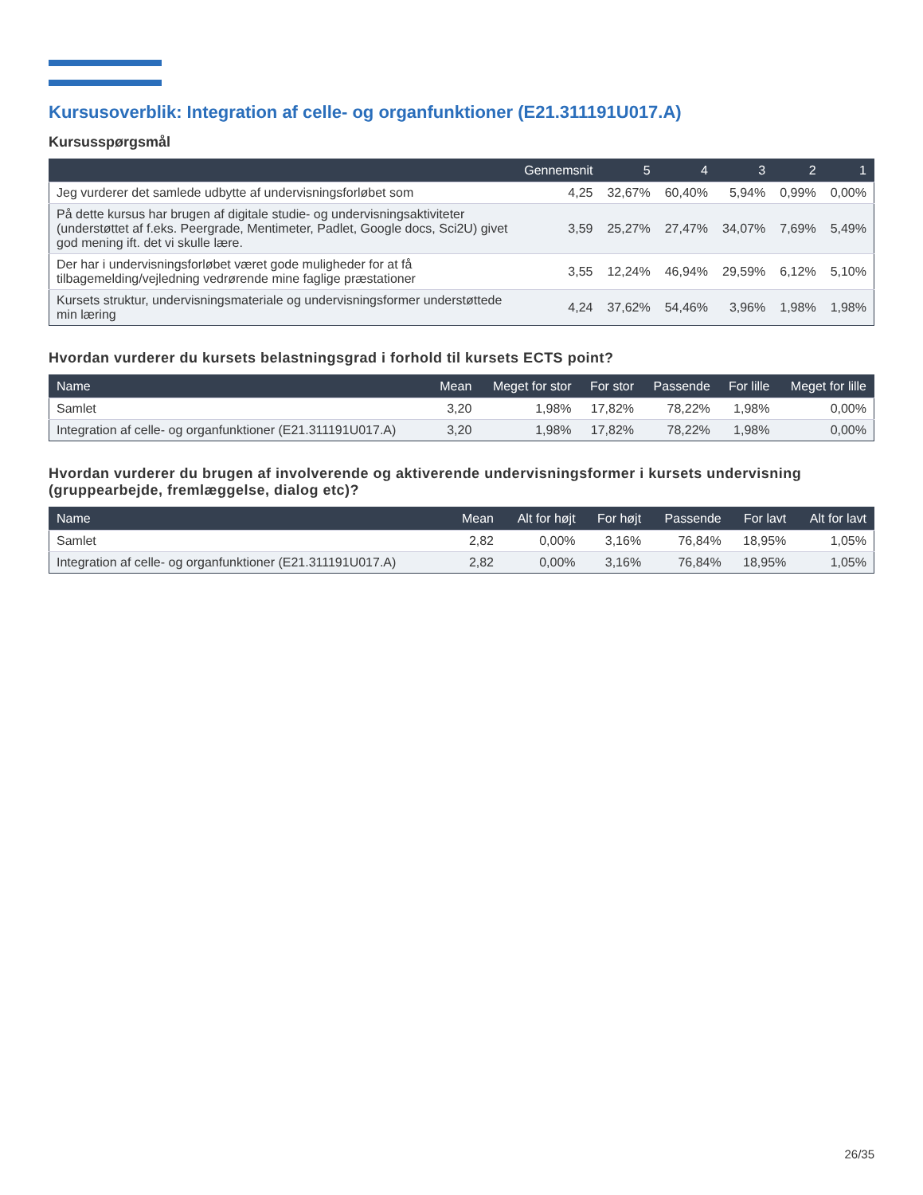Kursusoverblik: Integration af celle- og organfunktioner (E21.311191U017.A)
Kursusspørgsmål
| | Gennemsnit | 5 | 4 | 3 | 2 | 1 |
| --- | --- | --- | --- | --- | --- | --- |
| Jeg vurderer det samlede udbytte af undervisningsforløbet som | 4,25 | 32,67% | 60,40% | 5,94% | 0,99% | 0,00% |
| På dette kursus har brugen af digitale studie- og undervisningsaktiviteter (understøttet af f.eks. Peergrade, Mentimeter, Padlet, Google docs, Sci2U) givet god mening ift. det vi skulle lære. | 3,59 | 25,27% | 27,47% | 34,07% | 7,69% | 5,49% |
| Der har i undervisningsforløbet været gode muligheder for at få tilbagemelding/vejledning vedrørende mine faglige præstationer | 3,55 | 12,24% | 46,94% | 29,59% | 6,12% | 5,10% |
| Kursets struktur, undervisningsmateriale og undervisningsformer understøttede min læring | 4,24 | 37,62% | 54,46% | 3,96% | 1,98% | 1,98% |
Hvordan vurderer du kursets belastningsgrad i forhold til kursets ECTS point?
| Name | Mean | Meget for stor | For stor | Passende | For lille | Meget for lille |
| --- | --- | --- | --- | --- | --- | --- |
| Samlet | 3,20 | 1,98% | 17,82% | 78,22% | 1,98% | 0,00% |
| Integration af celle- og organfunktioner (E21.311191U017.A) | 3,20 | 1,98% | 17,82% | 78,22% | 1,98% | 0,00% |
Hvordan vurderer du brugen af involverende og aktiverende undervisningsformer i kursets undervisning (gruppearbejde, fremlæggelse, dialog etc)?
| Name | Mean | Alt for højt | For højt | Passende | For lavt | Alt for lavt |
| --- | --- | --- | --- | --- | --- | --- |
| Samlet | 2,82 | 0,00% | 3,16% | 76,84% | 18,95% | 1,05% |
| Integration af celle- og organfunktioner (E21.311191U017.A) | 2,82 | 0,00% | 3,16% | 76,84% | 18,95% | 1,05% |
26/35